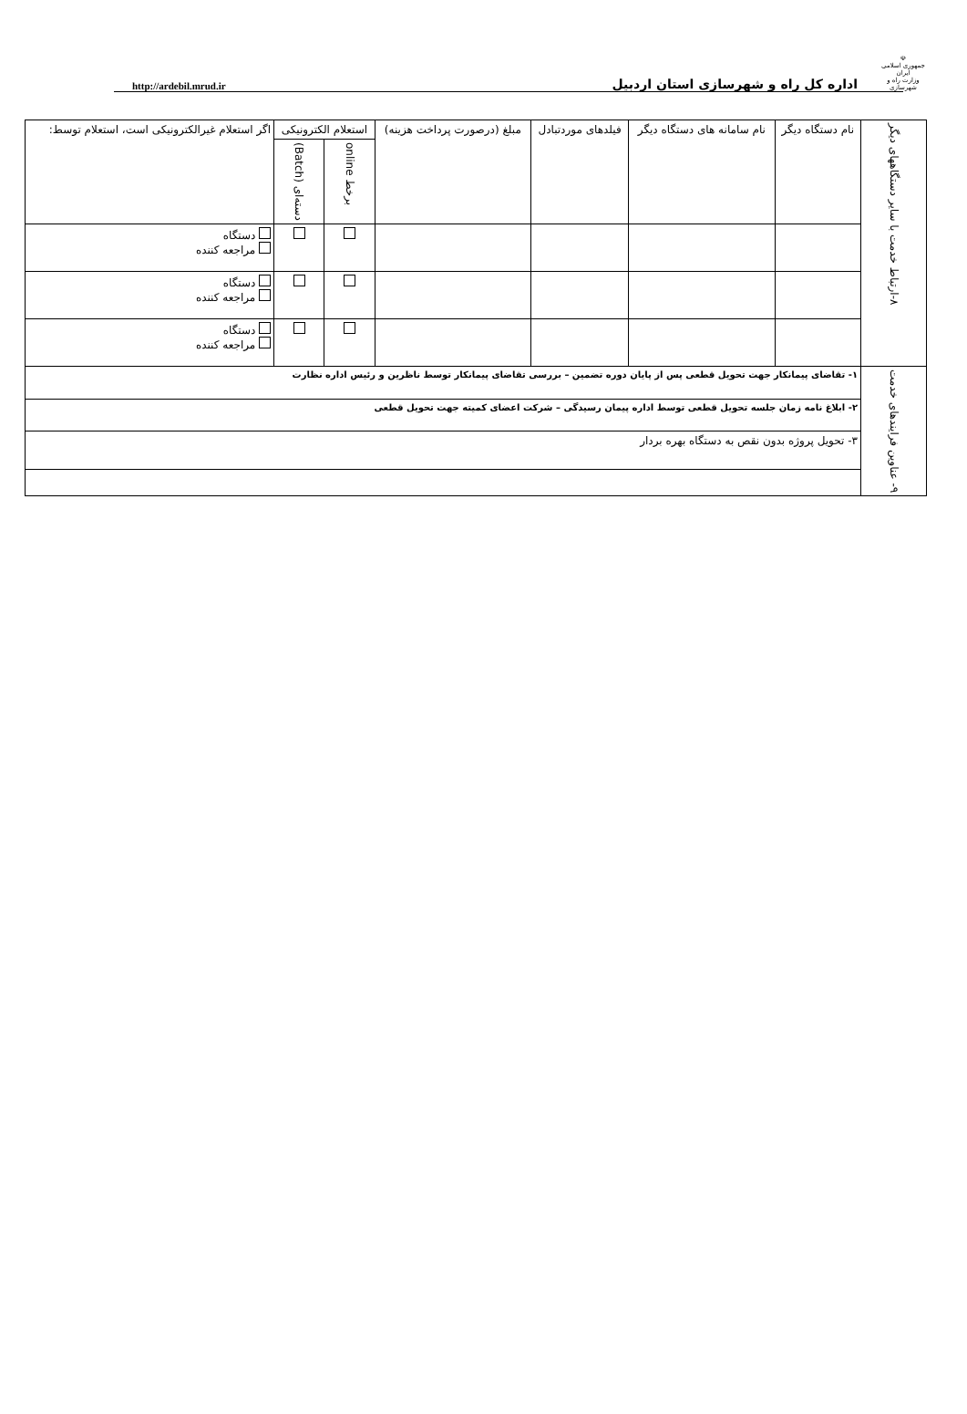☫
جمهوری اسلامی ایران
وزارت راه و شهرسازی
اداره کل راه و شهرسازی استان اردبیل
http://ardebil.mrud.ir
| ۸-ارتباط خدمت با سایر دستگاههای دیگر | نام دستگاه دیگر | نام سامانه های دستگاه دیگر | فیلدهای موردتبادل | مبلغ (درصورت پرداخت هزینه) | استعلام الکترونیکی | | اگر استعلام غیرالکترونیکی است، استعلام توسط: |
| --- | --- | --- | --- | --- | --- | --- | --- |
| | | | | | برخط online | دسته‌ای (Batch) | |
| | | | | | | | دستگاه مراجعه کننده |
| | | | | | | | دستگاه مراجعه کننده |
| | | | | | | | دستگاه مراجعه کننده |
| ۹- عناوین فرایندهای خدمت | ۱- تقاضای پیمانکار جهت تحویل قطعی پس از پایان دوره تضمین – بررسی تقاضای پیمانکار توسط ناظرین و رئیس اداره نظارت | | | | | | |
| | ۲- ابلاغ نامه زمان جلسه تحویل قطعی توسط اداره پیمان رسیدگی – شرکت اعضای کمیته جهت تحویل قطعی | | | | | | |
| | ۳- تحویل پروژه بدون نقص به دستگاه بهره بردار | | | | | | |